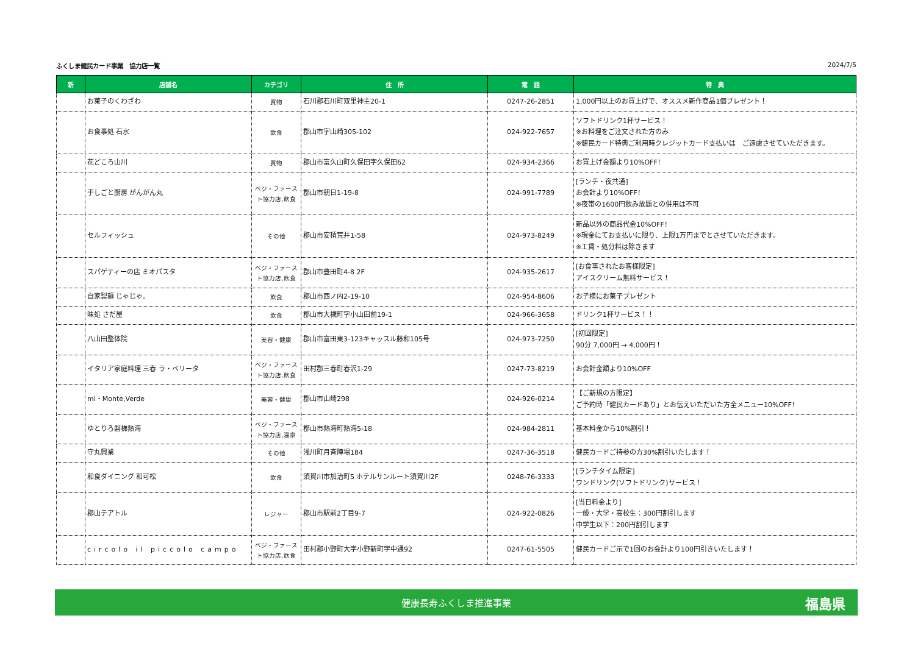ふくしま健民カード事業　協力店一覧 2024/7/5
| 新 | 店舗名 | カテゴリ | 住 所 | 電 話 | 特 典 |
| --- | --- | --- | --- | --- | --- |
| | お菓子のくわざわ | 買物 | 石川郡石川町双里神主20-1 | 0247-26-2851 | 1,000円以上のお買上げで、オススメ新作商品1個プレゼント！ |
| | お食事処 石水 | 飲食 | 郡山市字山崎305-102 | 024-922-7657 | ソフトドリンク1杯サービス！ ※お料理をご注文された方のみ ※健民カード特典ご利用時クレジットカード支払いは ご遠慮させていただきます。 |
| | 花どころ山川 | 買物 | 郡山市富久山町久保田字久保田62 | 024-934-2366 | お買上げ金額より10%OFF！ |
| | 手しごと厨房 がんがん丸 | ベジ・ファースト協力店,飲食 | 郡山市朝日1-19-8 | 024-991-7789 | [ランチ・夜共通] お会計より10%OFF！ ※夜帯の1600円飲み放題との併用は不可 |
| | セルフィッシュ | その他 | 郡山市安積荒井1-58 | 024-973-8249 | 新品以外の商品代金10%OFF！ ※現金にてお支払いに限り、上限1万円までとさせていただきます。 ※工賃・処分料は除きます |
| | スパゲティーの店 ミオパスタ | ベジ・ファースト協力店,飲食 | 郡山市豊田町4-8 2F | 024-935-2617 | [お食事されたお客様限定] アイスクリーム無料サービス！ |
| | 自家製麺 じゃじゃ。 | 飲食 | 郡山市西ノ内2-19-10 | 024-954-8606 | お子様にお菓子プレゼント |
| | 味処 さだ屋 | 飲食 | 郡山市大槻町字小山田前19-1 | 024-966-3658 | ドリンク1杯サービス！！ |
| | 八山田整体院 | 美容・健康 | 郡山市富田東3-123キャッスル藤和105号 | 024-973-7250 | [初回限定] 90分 7,000円 → 4,000円！ |
| | イタリア家庭料理 三春 ラ・ベリータ | ベジ・ファースト協力店,飲食 | 田村郡三春町春沢1-29 | 0247-73-8219 | お会計金額より10%OFF |
| | mi・Monte,Verde | 美容・健康 | 郡山市山崎298 | 024-926-0214 | 【ご新規の方限定】 ご予約時「健民カードあり」とお伝えいただいた方全メニュー10%OFF！ |
| | ゆとりろ磐梯熱海 | ベジ・ファースト協力店,温泉 | 郡山市熱海町熱海5-18 | 024-984-2811 | 基本料金から10%割引！ |
| | 守丸興業 | その他 | 浅川町月斉陣場184 | 0247-36-3518 | 健民カードご持参の方30%割引いたします！ |
| | 和食ダイニング 和可松 | 飲食 | 須賀川市加治町5 ホテルサンルート須賀川2F | 0248-76-3333 | [ランチタイム限定] ワンドリンク(ソフトドリンク)サービス！ |
| | 郡山テアトル | レジャー | 郡山市駅前2丁目9-7 | 024-922-0826 | [当日料金より] 一般・大学・高校生：300円割引します 中学生以下：200円割引します |
| | circolo il piccolo campo | ベジ・ファースト協力店,飲食 | 田村郡小野町大字小野新町字中通92 | 0247-61-5505 | 健民カードご示で1回のお会計より100円引きいたします！ |
健康長寿ふくしま推進事業 福島県